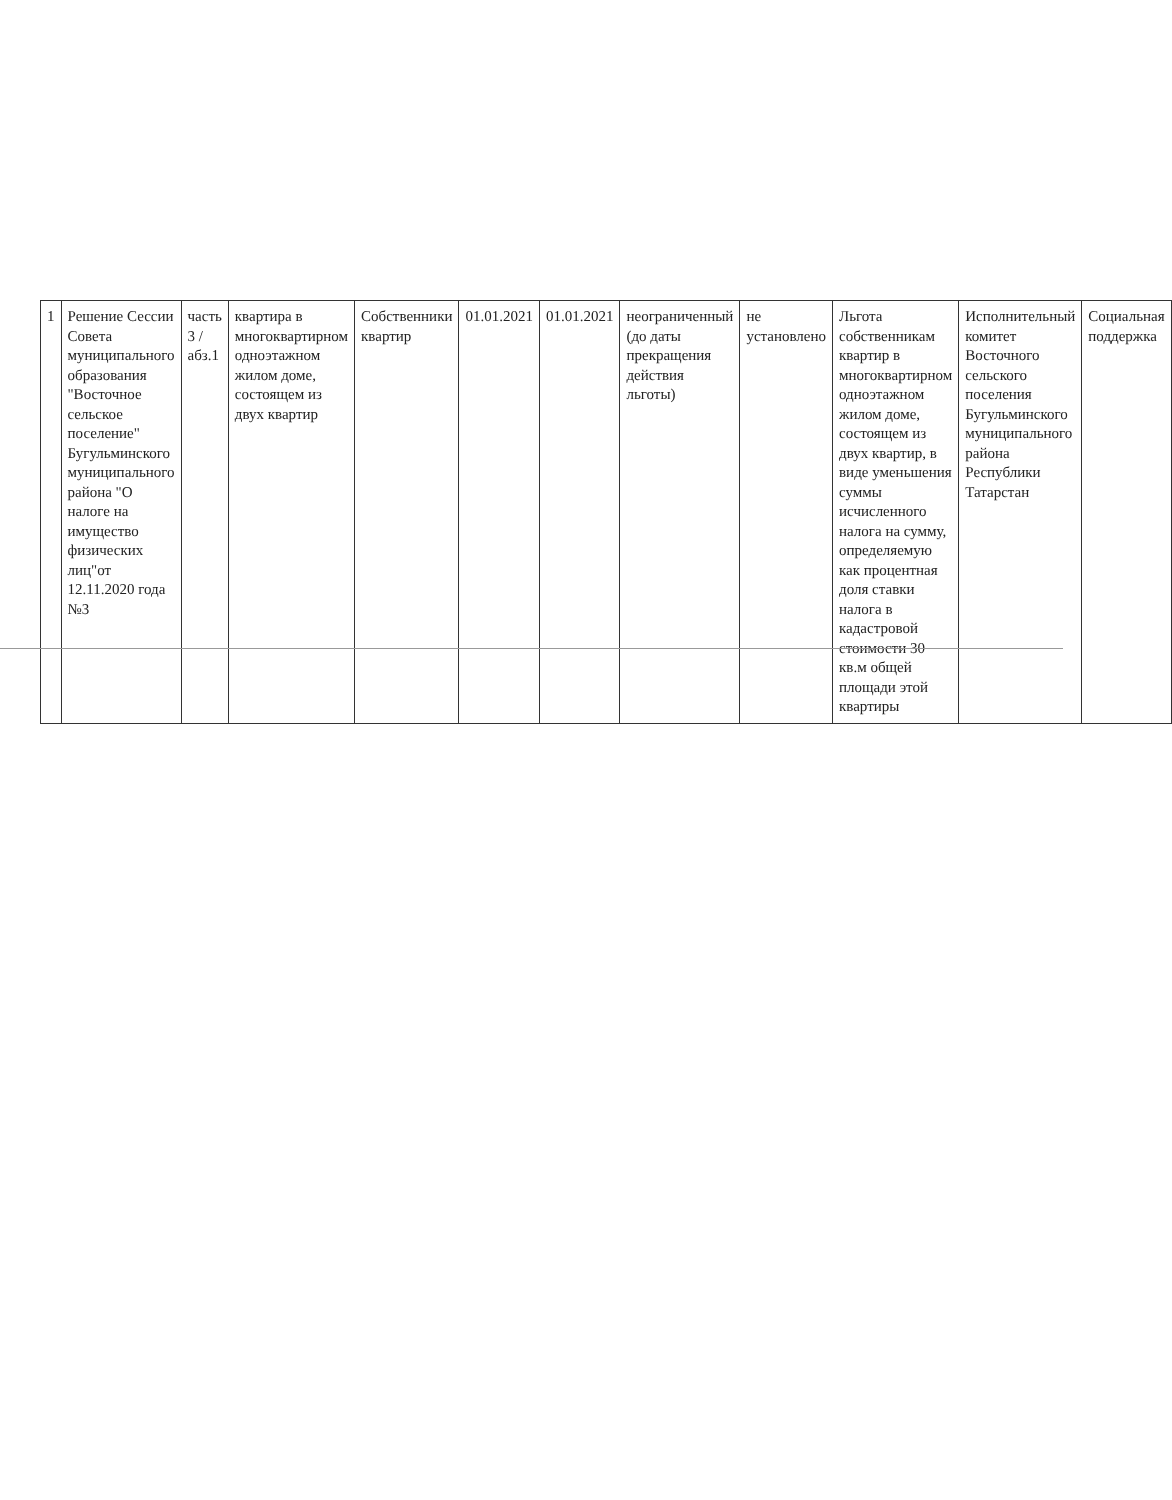| 1 | Решение Сессии Совета муниципального образования "Восточное сельское поселение" Бугульминского муниципального района "О налоге на имущество физических лиц"от 12.11.2020 года №3 | часть 3 /абз.1 | квартира в многоквартирном одноэтажном жилом доме, состоящем из двух квартир | Собственники квартир | 01.01.2021 | 01.01.2021 | неограниченный (до даты прекращения действия льготы) | не установлено | Льгота собственникам квартир в многоквартирном одноэтажном жилом доме, состоящем из двух квартир, в виде уменьшения суммы исчисленного налога на сумму, определяемую как процентная доля ставки налога в кадастровой стоимости 30 кв.м общей площади этой квартиры | Исполнительный комитет Восточного сельского поселения Бугульминского муниципального района Республики Татарстан | Социальная поддержка |